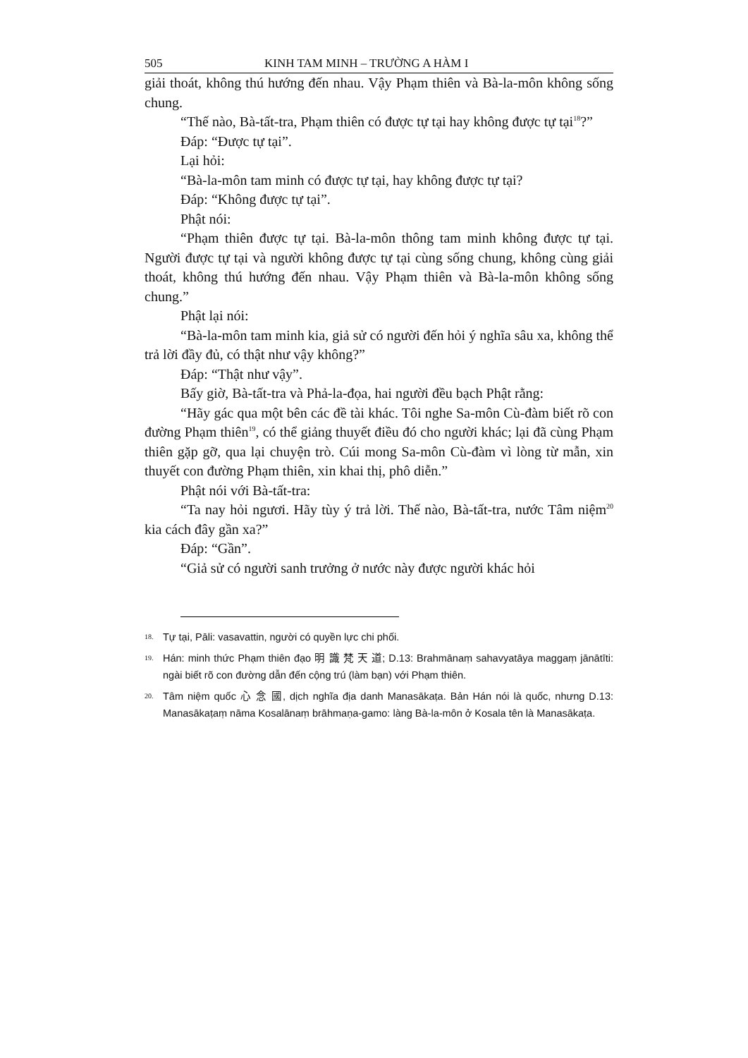505 KINH TAM MINH – TRƯỜNG A HÀM I
giải thoát, không thú hướng đến nhau. Vậy Phạm thiên và Bà-la-môn không sống chung.
“Thế nào, Bà-tất-tra, Phạm thiên có được tự tại hay không được tự tại<sup>18</sup>?”
Đáp: “Được tự tại”.
Lại hỏi:
“Bà-la-môn tam minh có được tự tại, hay không được tự tại?
Đáp: “Không được tự tại”.
Phật nói:
“Phạm thiên được tự tại. Bà-la-môn thông tam minh không được tự tại. Người được tự tại và người không được tự tại cùng sống chung, không cùng giải thoát, không thú hướng đến nhau. Vậy Phạm thiên và Bà-la-môn không sống chung.”
Phật lại nói:
“Bà-la-môn tam minh kia, giả sử có người đến hỏi ý nghĩa sâu xa, không thể trả lời đầy đủ, có thật như vậy không?”
Đáp: “Thật như vậy”.
Bấy giờ, Bà-tất-tra và Phả-la-đọa, hai người đều bạch Phật rằng:
“Hãy gác qua một bên các đề tài khác. Tôi nghe Sa-môn Cù-đàm biết rõ con đường Phạm thiên<sup>19</sup>, có thể giảng thuyết điều đó cho người khác; lại đã cùng Phạm thiên gặp gỡ, qua lại chuyện trò. Cúi mong Sa-môn Cù-đàm vì lòng từ mẫn, xin thuyết con đường Phạm thiên, xin khai thị, phô diễn.”
Phật nói với Bà-tất-tra:
“Ta nay hỏi ngươi. Hãy tùy ý trả lời. Thế nào, Bà-tất-tra, nước Tâm niệm<sup>20</sup> kia cách đây gần xa?”
Đáp: “Gần”.
“Giả sử có người sanh trưởng ở nước này được người khác hỏi
18. Tự tại, Pāli: vasavattin, người có quyền lực chi phối.
19. Hán: minh thức Phạm thiên đạo 明 識 梵 天 道; D.13: Brahmānaṃ sahavyatāya maggaṃ jānātīti: ngài biết rõ con đường dẫn đến cộng trú (làm bạn) với Phạm thiên.
20. Tâm niệm quốc 心 念 國, dịch nghĩa địa danh Manasākaṭa. Bản Hán nói là quốc, nhưng D.13: Manasākaṭaṃ nāma Kosalānaṃ brāhmaṇa-gamo: làng Bà-la-môn ở Kosala tên là Manasākaṭa.